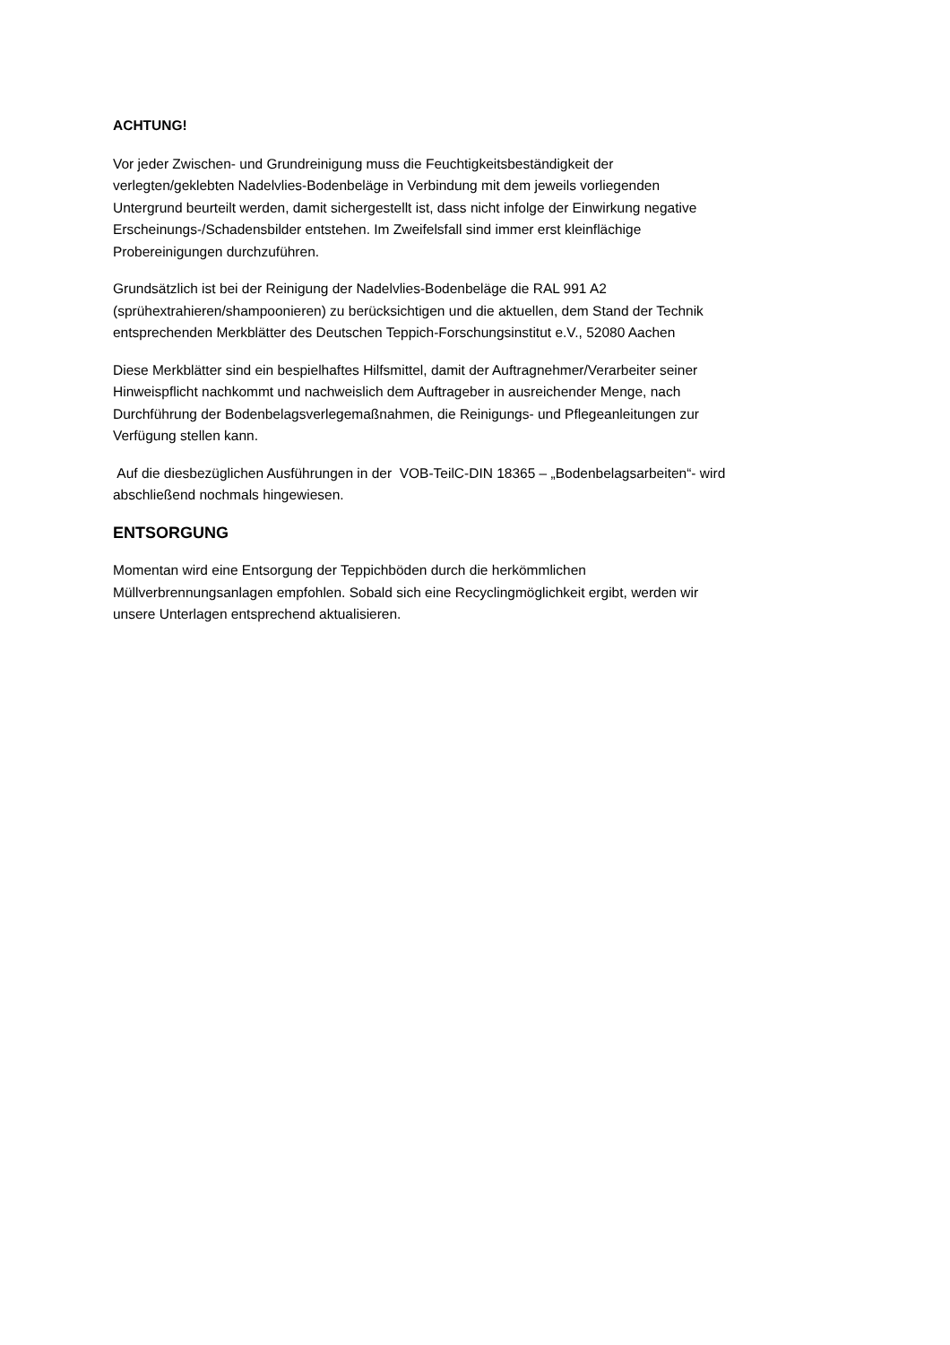ACHTUNG!
Vor jeder Zwischen- und Grundreinigung muss die Feuchtigkeitsbeständigkeit der
verlegten/geklebten Nadelvlies-Bodenbeläge in Verbindung mit dem jeweils vorliegenden
Untergrund beurteilt werden, damit sichergestellt ist, dass nicht infolge der Einwirkung negative
Erscheinungs-/Schadensbilder entstehen. Im Zweifelsfall sind immer erst kleinflächige
Probereinigungen durchzuführen.
Grundsätzlich ist bei der Reinigung der Nadelvlies-Bodenbeläge die RAL 991 A2
(sprühextrahieren/shampoonieren) zu berücksichtigen und die aktuellen, dem Stand der Technik
entsprechenden Merkblätter des Deutschen Teppich-Forschungsinstitut e.V., 52080 Aachen
Diese Merkblätter sind ein bespielhaftes Hilfsmittel, damit der Auftragnehmer/Verarbeiter seiner
Hinweispflicht nachkommt und nachweislich dem Auftrageber in ausreichender Menge, nach
Durchführung der Bodenbelagsverlegemaßnahmen, die Reinigungs- und Pflegeanleitungen zur
Verfügung stellen kann.
Auf die diesbezüglichen Ausführungen in der VOB-TeilC-DIN 18365 – „Bodenbelagsarbeiten“- wird
abschließend nochmals hingewiesen.
ENTSORGUNG
Momentan wird eine Entsorgung der Teppichböden durch die herkömmlichen
Müllverbrennungsanlagen empfohlen. Sobald sich eine Recyclingmöglichkeit ergibt, werden wir
unsere Unterlagen entsprechend aktualisieren.